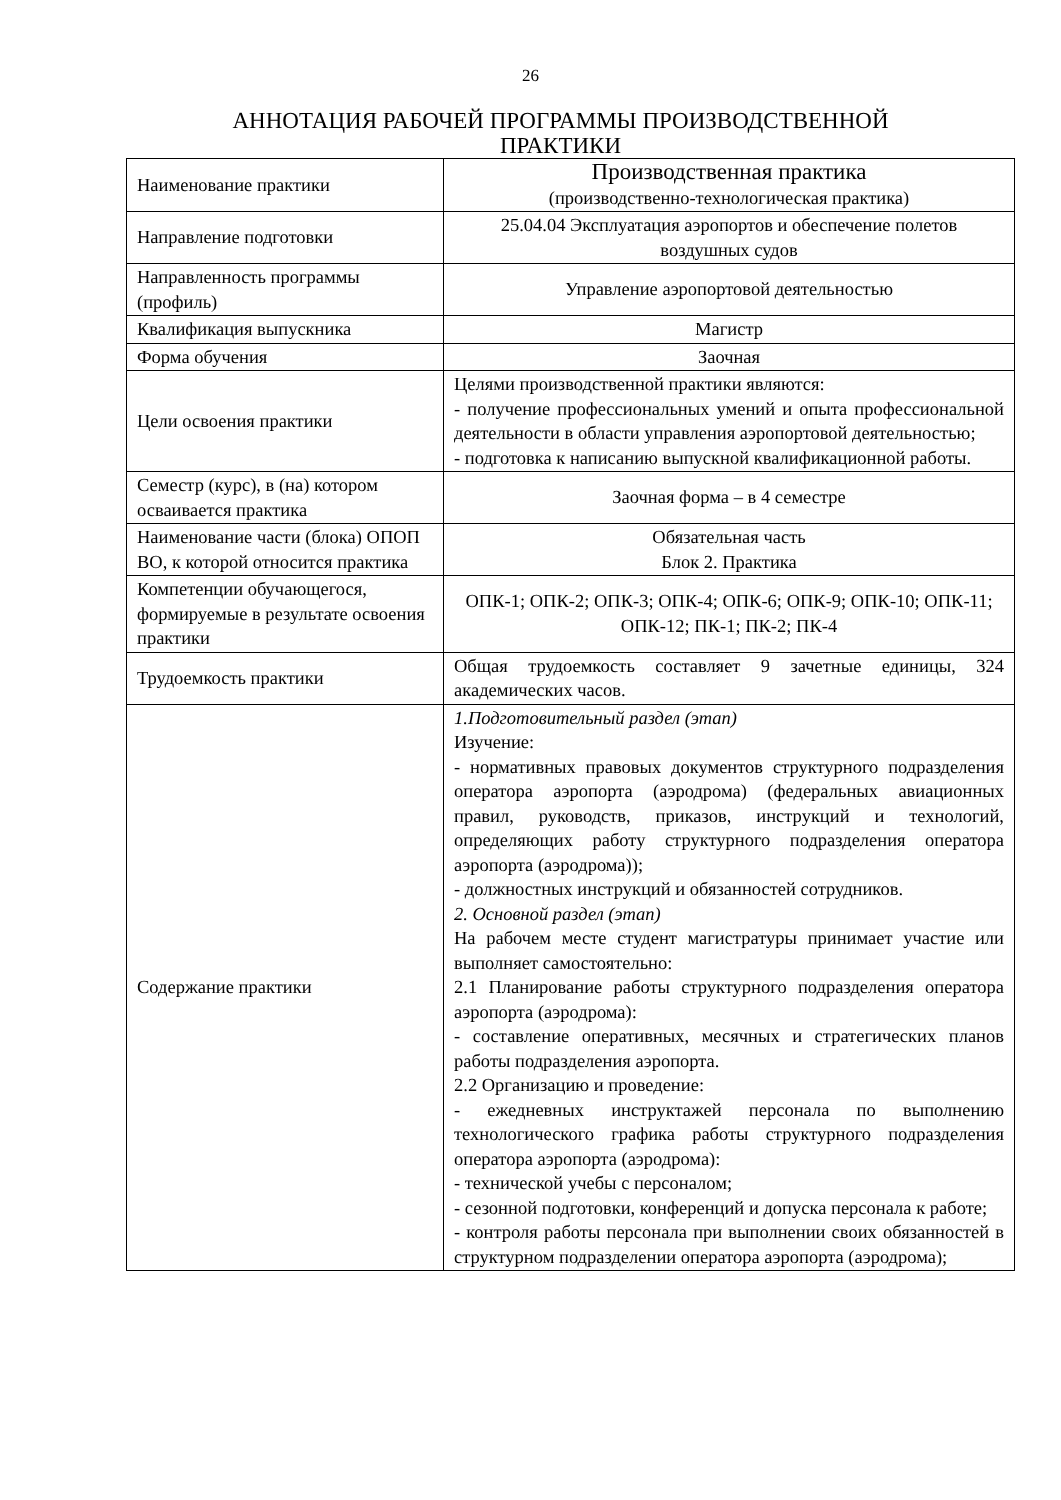26
АННОТАЦИЯ РАБОЧЕЙ ПРОГРАММЫ ПРОИЗВОДСТВЕННОЙ
ПРАКТИКИ
| Наименование практики | Производственная практика (производственно-технологическая практика) |
| Направление подготовки | 25.04.04 Эксплуатация аэропортов и обеспечение полетов воздушных судов |
| Направленность программы (профиль) | Управление аэропортовой деятельностью |
| Квалификация выпускника | Магистр |
| Форма обучения | Заочная |
| Цели освоения практики | Целями производственной практики являются: - получение профессиональных умений и опыта профессиональной деятельности в области управления аэропортовой деятельностью; - подготовка к написанию выпускной квалификационной работы. |
| Семестр (курс), в (на) котором осваивается практика | Заочная форма – в 4 семестре |
| Наименование части (блока) ОПОП ВО, к которой относится практика | Обязательная часть Блок 2. Практика |
| Компетенции обучающегося, формируемые в результате освоения практики | ОПК-1; ОПК-2; ОПК-3; ОПК-4; ОПК-6; ОПК-9; ОПК-10; ОПК-11; ОПК-12; ПК-1; ПК-2; ПК-4 |
| Трудоемкость практики | Общая трудоемкость составляет 9 зачетные единицы, 324 академических часов. |
| Содержание практики | 1.Подготовительный раздел (этап) Изучение: - нормативных правовых документов структурного подразделения оператора аэропорта (аэродрома) (федеральных авиационных правил, руководств, приказов, инструкций и технологий, определяющих работу структурного подразделения оператора аэропорта (аэродрома)); - должностных инструкций и обязанностей сотрудников. 2. Основной раздел (этап) На рабочем месте студент магистратуры принимает участие или выполняет самостоятельно: 2.1 Планирование работы структурного подразделения оператора аэропорта (аэродрома): - составление оперативных, месячных и стратегических планов работы подразделения аэропорта. 2.2 Организацию и проведение: - ежедневных инструктажей персонала по выполнению технологического графика работы структурного подразделения оператора аэропорта (аэродрома): - технической учебы с персоналом; - сезонной подготовки, конференций и допуска персонала к работе; - контроля работы персонала при выполнении своих обязанностей в структурном подразделении оператора аэропорта (аэродрома); |